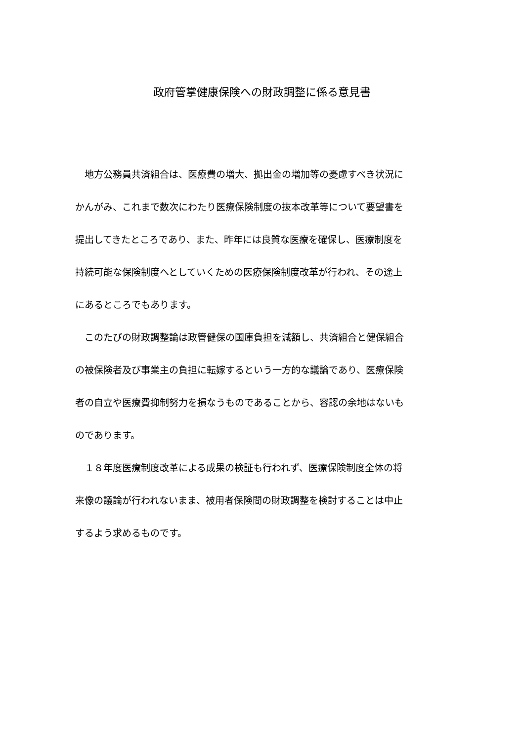政府管掌健康保険への財政調整に係る意見書
　地方公務員共済組合は、医療費の増大、拠出金の増加等の憂慮すべき状況に
かんがみ、これまで数次にわたり医療保険制度の抜本改革等について要望書を
提出してきたところであり、また、昨年には良質な医療を確保し、医療制度を
持続可能な保険制度へとしていくための医療保険制度改革が行われ、その途上
にあるところでもあります。
　このたびの財政調整論は政管健保の国庫負担を減額し、共済組合と健保組合
の被保険者及び事業主の負担に転嫁するという一方的な議論であり、医療保険
者の自立や医療費抑制努力を損なうものであることから、容認の余地はないも
のであります。
　１８年度医療制度改革による成果の検証も行われず、医療保険制度全体の将
来像の議論が行われないまま、被用者保険間の財政調整を検討することは中止
するよう求めるものです。